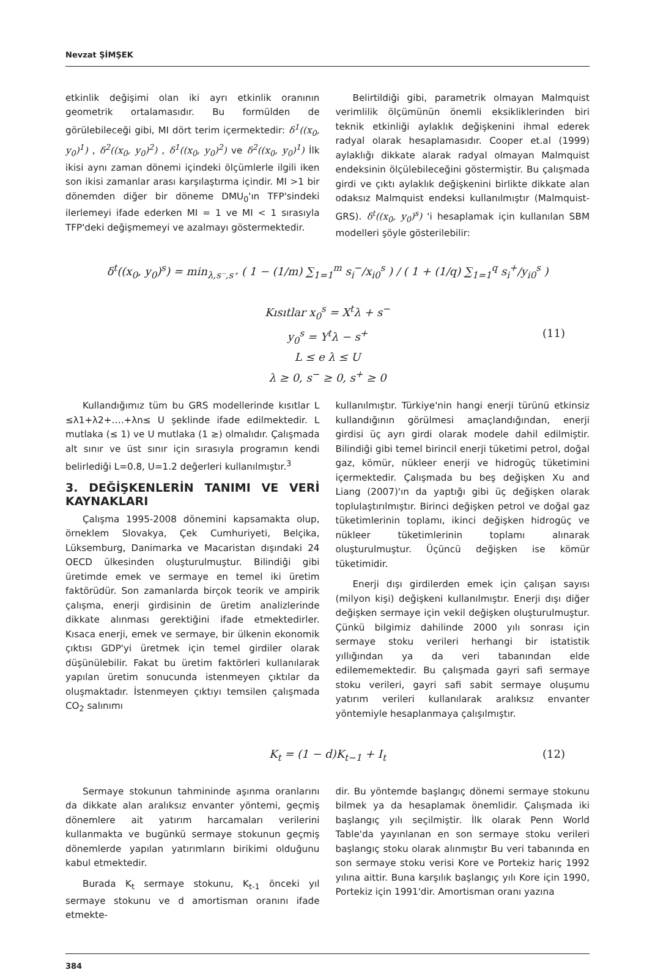Nevzat ŞİMŞEK
etkinlik değişimi olan iki ayrı etkinlik oranının geometrik ortalamasıdır. Bu formülden de görülebileceği gibi, MI dört terim içermektedir: δ<sup>1</sup>((x<sub>0</sub>, y<sub>0</sub>)<sup>1</sup>) , δ<sup>2</sup>((x<sub>0</sub>, y<sub>0</sub>)<sup>2</sup>) , δ<sup>1</sup>((x<sub>0</sub>, y<sub>0</sub>)<sup>2</sup>) ve δ<sup>2</sup>((x<sub>0</sub>, y<sub>0</sub>)<sup>1</sup>) İlk ikisi aynı zaman dönemi içindeki ölçümlerle ilgili iken son ikisi zamanlar arası karşılaştırma içindir. MI >1 bir dönemden diğer bir döneme DMU<sub>0</sub>'ın TFP'sindeki ilerlemeyi ifade ederken MI = 1 ve MI < 1 sırasıyla TFP'deki değişmemeyi ve azalmayı göstermektedir.
Belirtildiği gibi, parametrik olmayan Malmquist verimlilik ölçümünün önemli eksikliklerinden biri teknik etkinliği aylaklık değişkenini ihmal ederek radyal olarak hesaplamasıdır. Cooper et.al (1999) aylaklığı dikkate alarak radyal olmayan Malmquist endeksinin ölçülebileceğini göstermiştir. Bu çalışmada girdi ve çıktı aylaklık değişkenini birlikte dikkate alan odaksız Malmquist endeksi kullanılmıştır (Malmquist-GRS). δ<sup>t</sup>((x<sub>0</sub>, y<sub>0</sub>)<sup>s</sup>) 'i hesaplamak için kullanılan SBM modelleri şöyle gösterilebilir:
δ<sup>t</sup>((x<sub>0</sub>, y<sub>0</sub>)<sup>s</sup>) = min<sub>λ,s⁻,s⁺</sub> ( 1 − (1/m) ∑<sub>1=1</sub><sup>m</sup> s<sub>i</sub><sup>−</sup>/x<sub>i0</sub><sup>s</sup> ) / ( 1 + (1/q) ∑<sub>1=1</sub><sup>q</sup> s<sub>i</sub><sup>+</sup>/y<sub>i0</sub><sup>s</sup> )
Kısıtlar x<sub>0</sub><sup>s</sup> = X<sup>t</sup>λ + s<sup>−</sup>
y<sub>0</sub><sup>s</sup> = Y<sup>t</sup>λ − s<sup>+</sup> (11)
L ≤ e λ ≤ U
λ ≥ 0, s<sup>−</sup> ≥ 0, s<sup>+</sup> ≥ 0
Kullandığımız tüm bu GRS modellerinde kısıtlar L ≤λ1+λ2+….+λn≤ U şeklinde ifade edilmektedir. L mutlaka (≤ 1) ve U mutlaka (1 ≥) olmalıdır. Çalışmada alt sınır ve üst sınır için sırasıyla programın kendi belirlediği L=0.8, U=1.2 değerleri kullanılmıştır.<sup>3</sup>
3. DEĞİŞKENLERİN TANIMI VE VERİ KAYNAKLARI
Çalışma 1995-2008 dönemini kapsamakta olup, örneklem Slovakya, Çek Cumhuriyeti, Belçika, Lüksemburg, Danimarka ve Macaristan dışındaki 24 OECD ülkesinden oluşturulmuştur. Bilindiği gibi üretimde emek ve sermaye en temel iki üretim faktörüdür. Son zamanlarda birçok teorik ve ampirik çalışma, enerji girdisinin de üretim analizlerinde dikkate alınması gerektiğini ifade etmektedirler. Kısaca enerji, emek ve sermaye, bir ülkenin ekonomik çıktısı GDP'yi üretmek için temel girdiler olarak düşünülebilir. Fakat bu üretim faktörleri kullanılarak yapılan üretim sonucunda istenmeyen çıktılar da oluşmaktadır. İstenmeyen çıktıyı temsilen çalışmada CO<sub>2</sub> salınımı
kullanılmıştır. Türkiye'nin hangi enerji türünü etkinsiz kullandığının görülmesi amaçlandığından, enerji girdisi üç ayrı girdi olarak modele dahil edilmiştir. Bilindiği gibi temel birincil enerji tüketimi petrol, doğal gaz, kömür, nükleer enerji ve hidrogüç tüketimini içermektedir. Çalışmada bu beş değişken Xu and Liang (2007)'ın da yaptığı gibi üç değişken olarak toplulaştırılmıştır. Birinci değişken petrol ve doğal gaz tüketimlerinin toplamı, ikinci değişken hidrogüç ve nükleer tüketimlerinin toplamı alınarak oluşturulmuştur. Üçüncü değişken ise kömür tüketimidir.
Enerji dışı girdilerden emek için çalışan sayısı (milyon kişi) değişkeni kullanılmıştır. Enerji dışı diğer değişken sermaye için vekil değişken oluşturulmuştur. Çünkü bilgimiz dahilinde 2000 yılı sonrası için sermaye stoku verileri herhangi bir istatistik yıllığından ya da veri tabanından elde edilememektedir. Bu çalışmada gayri safi sermaye stoku verileri, gayri safi sabit sermaye oluşumu yatırım verileri kullanılarak aralıksız envanter yöntemiyle hesaplanmaya çalışılmıştır.
K<sub>t</sub> = (1 − d)K<sub>t−1</sub> + I<sub>t</sub> (12)
Sermaye stokunun tahmininde aşınma oranlarını da dikkate alan aralıksız envanter yöntemi, geçmiş dönemlere ait yatırım harcamaları verilerini kullanmakta ve bugünkü sermaye stokunun geçmiş dönemlerde yapılan yatırımların birikimi olduğunu kabul etmektedir.
Burada K<sub>t</sub> sermaye stokunu, K<sub>t-1</sub> önceki yıl sermaye stokunu ve d amortisman oranını ifade etmekte-
dir. Bu yöntemde başlangıç dönemi sermaye stokunu bilmek ya da hesaplamak önemlidir. Çalışmada iki başlangıç yılı seçilmiştir. İlk olarak Penn World Table'da yayınlanan en son sermaye stoku verileri başlangıç stoku olarak alınmıştır Bu veri tabanında en son sermaye stoku verisi Kore ve Portekiz hariç 1992 yılına aittir. Buna karşılık başlangıç yılı Kore için 1990, Portekiz için 1991'dir. Amortisman oranı yazına
384